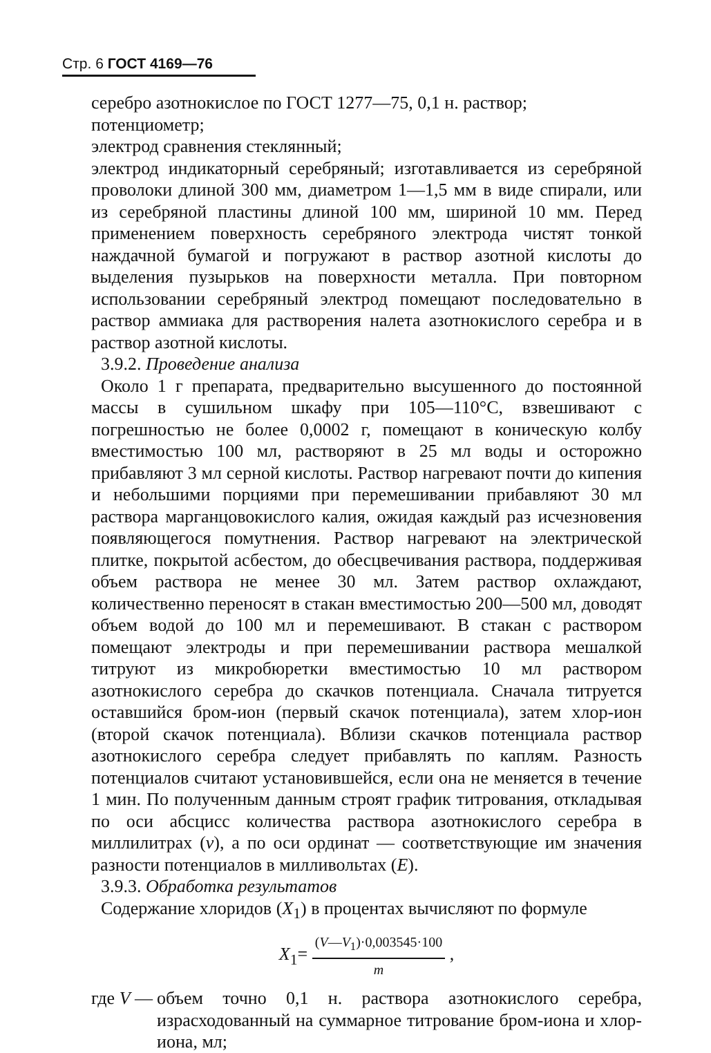Стр. 6 ГОСТ 4169—76
серебро азотнокислое по ГОСТ 1277—75, 0,1 н. раствор;
потенциометр;
электрод сравнения стеклянный;
электрод индикаторный серебряный; изготавливается из серебряной проволоки длиной 300 мм, диаметром 1—1,5 мм в виде спирали, или из серебряной пластины длиной 100 мм, шириной 10 мм. Перед применением поверхность серебряного электрода чистят тонкой наждачной бумагой и погружают в раствор азотной кислоты до выделения пузырьков на поверхности металла. При повторном использовании серебряный электрод помещают последовательно в раствор аммиака для растворения налета азотнокислого серебра и в раствор азотной кислоты.
3.9.2. Проведение анализа
Около 1 г препарата, предварительно высушенного до постоянной массы в сушильном шкафу при 105—110°С, взвешивают с погрешностью не более 0,0002 г, помещают в коническую колбу вместимостью 100 мл, растворяют в 25 мл воды и осторожно прибавляют 3 мл серной кислоты. Раствор нагревают почти до кипения и небольшими порциями при перемешивании прибавляют 30 мл раствора марганцовокислого калия, ожидая каждый раз исчезновения появляющегося помутнения. Раствор нагревают на электрической плитке, покрытой асбестом, до обесцвечивания раствора, поддерживая объем раствора не менее 30 мл. Затем раствор охлаждают, количественно переносят в стакан вместимостью 200—500 мл, доводят объем водой до 100 мл и перемешивают. В стакан с раствором помещают электроды и при перемешивании раствора мешалкой титруют из микробюретки вместимостью 10 мл раствором азотнокислого серебра до скачков потенциала. Сначала титруется оставшийся бром-ион (первый скачок потенциала), затем хлор-ион (второй скачок потенциала). Вблизи скачков потенциала раствор азотнокислого серебра следует прибавлять по каплям. Разность потенциалов считают установившейся, если она не меняется в течение 1 мин. По полученным данным строят график титрования, откладывая по оси абсцисс количества раствора азотнокислого серебра в миллилитрах (v), а по оси ординат — соответствующие им значения разности потенциалов в милливольтах (E).
3.9.3. Обработка результатов
Содержание хлоридов (X<sub>1</sub>) в процентах вычисляют по формуле
X<sub>1</sub>= (V—V<sub>1</sub>)·0,003545·100 m ,
где V — объем точно 0,1 н. раствора азотнокислого серебра, израсходованный на суммарное титрование бром-иона и хлор-иона, мл;